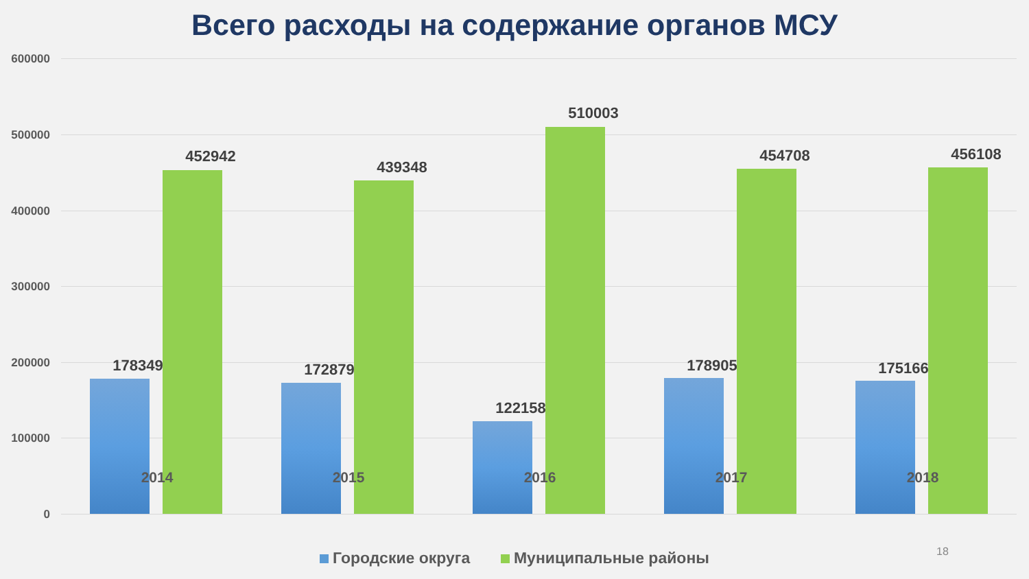Всего расходы на содержание органов МСУ
600000
500000
400000
300000
200000
100000
0
178349
452942
172879
439348
122158
510003
178905
454708
175166
456108
2014 2015 2016 2017 2018
18
Городские округа Муниципальные районы